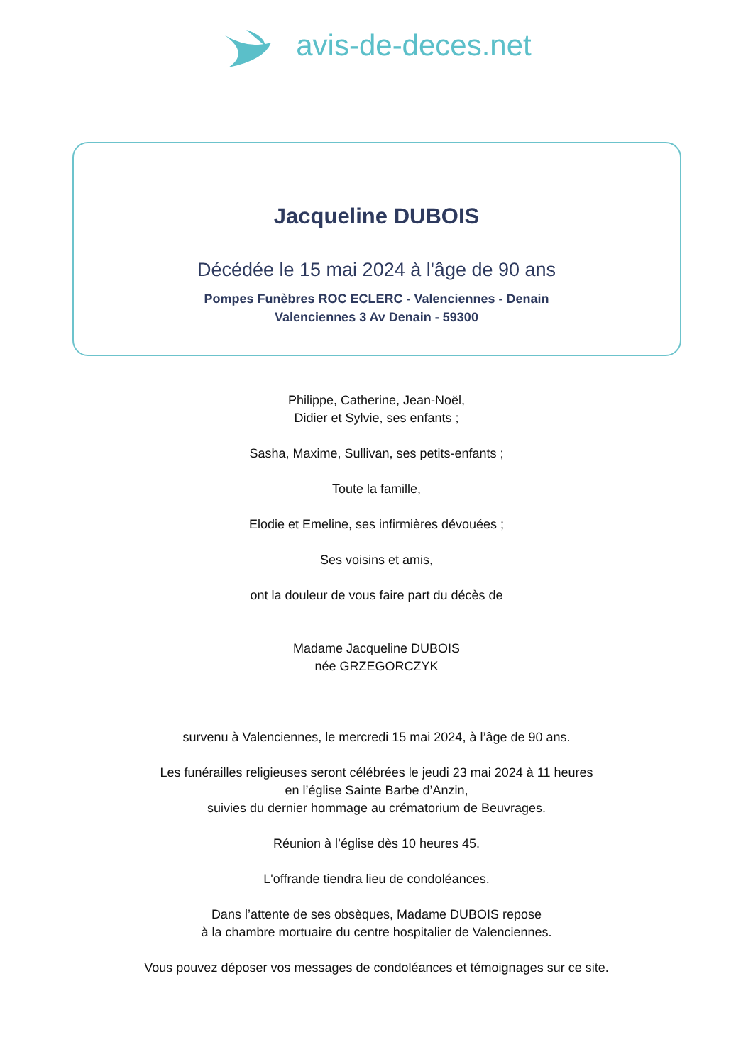avis-de-deces.net
Jacqueline DUBOIS
Décédée le 15 mai 2024 à l'âge de 90 ans
Pompes Funèbres ROC ECLERC - Valenciennes - Denain
Valenciennes 3 Av Denain - 59300
Philippe, Catherine, Jean-Noël,
Didier et Sylvie, ses enfants ;
Sasha, Maxime, Sullivan, ses petits-enfants ;
Toute la famille,
Elodie et Emeline, ses infirmières dévouées ;
Ses voisins et amis,
ont la douleur de vous faire part du décès de
Madame Jacqueline DUBOIS
née GRZEGORCZYK
survenu à Valenciennes, le mercredi 15 mai 2024, à l’âge de 90 ans.
Les funérailles religieuses seront célébrées le jeudi 23 mai 2024 à 11 heures
en l’église Sainte Barbe d’Anzin,
suivies du dernier hommage au crématorium de Beuvrages.
Réunion à l’église dès 10 heures 45.
L'offrande tiendra lieu de condoléances.
Dans l’attente de ses obsèques, Madame DUBOIS repose
à la chambre mortuaire du centre hospitalier de Valenciennes.
Vous pouvez déposer vos messages de condoléances et témoignages sur ce site.